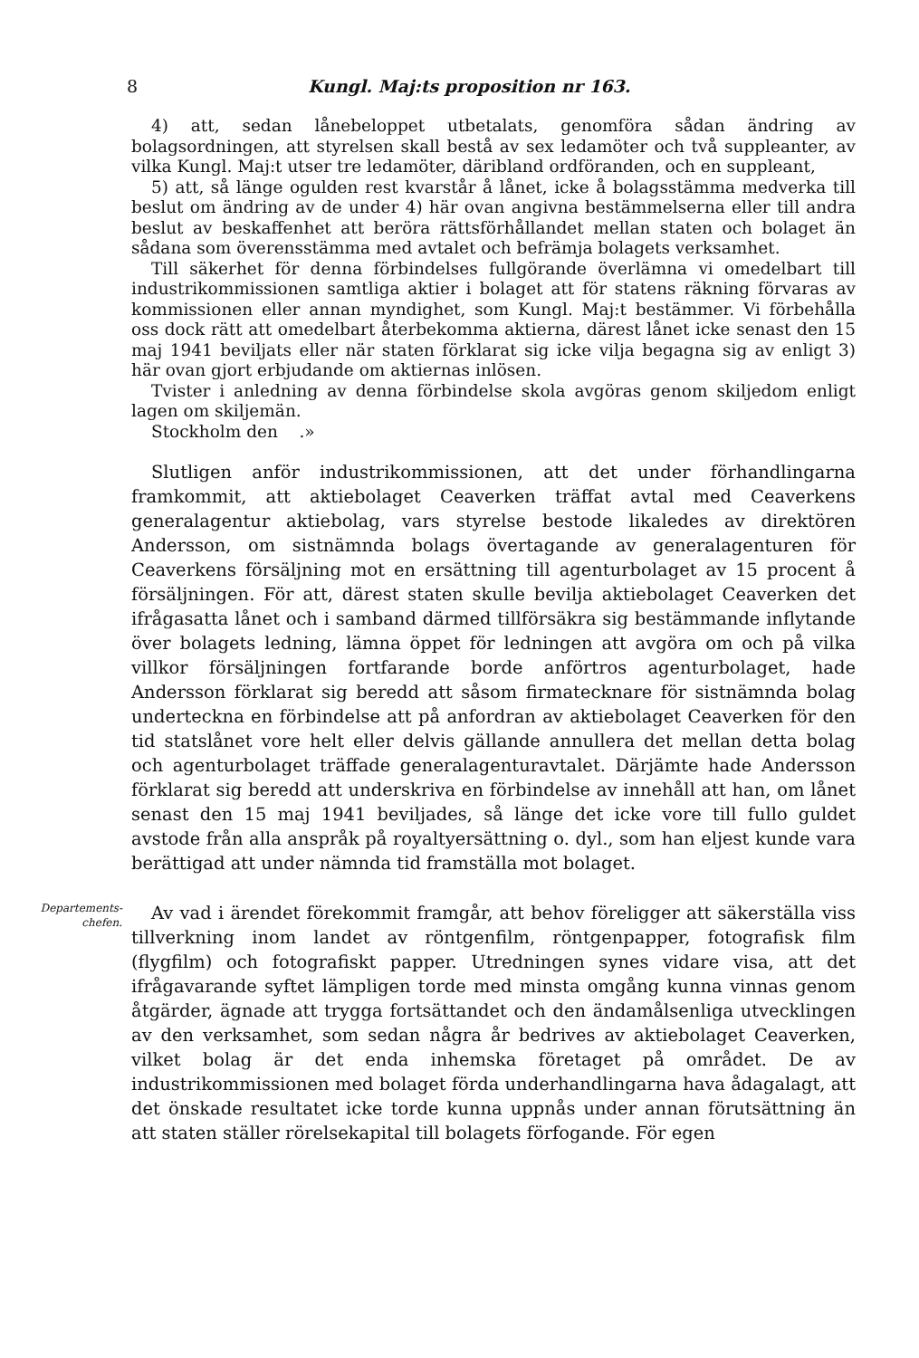8 Kungl. Maj:ts proposition nr 163.
4) att, sedan lånebeloppet utbetalats, genomföra sådan ändring av bolagsordningen, att styrelsen skall bestå av sex ledamöter och två suppleanter, av vilka Kungl. Maj:t utser tre ledamöter, däribland ordföranden, och en suppleant,
5) att, så länge ogulden rest kvarstår å lånet, icke å bolagsstämma medverka till beslut om ändring av de under 4) här ovan angivna bestämmelserna eller till andra beslut av beskaffenhet att beröra rättsförhållandet mellan staten och bolaget än sådana som överensstämma med avtalet och befrämja bolagets verksamhet.
Till säkerhet för denna förbindelses fullgörande överlämna vi omedelbart till industrikommissionen samtliga aktier i bolaget att för statens räkning förvaras av kommissionen eller annan myndighet, som Kungl. Maj:t bestämmer. Vi förbehålla oss dock rätt att omedelbart återbekomma aktierna, därest lånet icke senast den 15 maj 1941 beviljats eller när staten förklarat sig icke vilja begagna sig av enligt 3) här ovan gjort erbjudande om aktiernas inlösen.
Tvister i anledning av denna förbindelse skola avgöras genom skiljedom enligt lagen om skiljemän.
Stockholm den .»
Slutligen anför industrikommissionen, att det under förhandlingarna framkommit, att aktiebolaget Ceaverken träffat avtal med Ceaverkens generalagentur aktiebolag, vars styrelse bestode likaledes av direktören Andersson, om sistnämnda bolags övertagande av generalagenturen för Ceaverkens försäljning mot en ersättning till agenturbolaget av 15 procent å försäljningen. För att, därest staten skulle bevilja aktiebolaget Ceaverken det ifrågasatta lånet och i samband därmed tillförsäkra sig bestämmande inflytande över bolagets ledning, lämna öppet för ledningen att avgöra om och på vilka villkor försäljningen fortfarande borde anförtros agenturbolaget, hade Andersson förklarat sig beredd att såsom firmatecknare för sistnämnda bolag underteckna en förbindelse att på anfordran av aktiebolaget Ceaverken för den tid statslånet vore helt eller delvis gällande annullera det mellan detta bolag och agenturbolaget träffade generalagenturavtalet. Därjämte hade Andersson förklarat sig beredd att underskriva en förbindelse av innehåll att han, om lånet senast den 15 maj 1941 beviljades, så länge det icke vore till fullo guldet avstode från alla anspråk på royaltyersättning o. dyl., som han eljest kunde vara berättigad att under nämnda tid framställa mot bolaget.
Departements-
chefen.
Av vad i ärendet förekommit framgår, att behov föreligger att säkerställa viss tillverkning inom landet av röntgenfilm, röntgenpapper, fotografisk film (flygfilm) och fotografiskt papper. Utredningen synes vidare visa, att det ifrågavarande syftet lämpligen torde med minsta omgång kunna vinnas genom åtgärder, ägnade att trygga fortsättandet och den ändamålsenliga utvecklingen av den verksamhet, som sedan några år bedrives av aktiebolaget Ceaverken, vilket bolag är det enda inhemska företaget på området. De av industrikommissionen med bolaget förda underhandlingarna hava ådagalagt, att det önskade resultatet icke torde kunna uppnås under annan förutsättning än att staten ställer rörelsekapital till bolagets förfogande. För egen